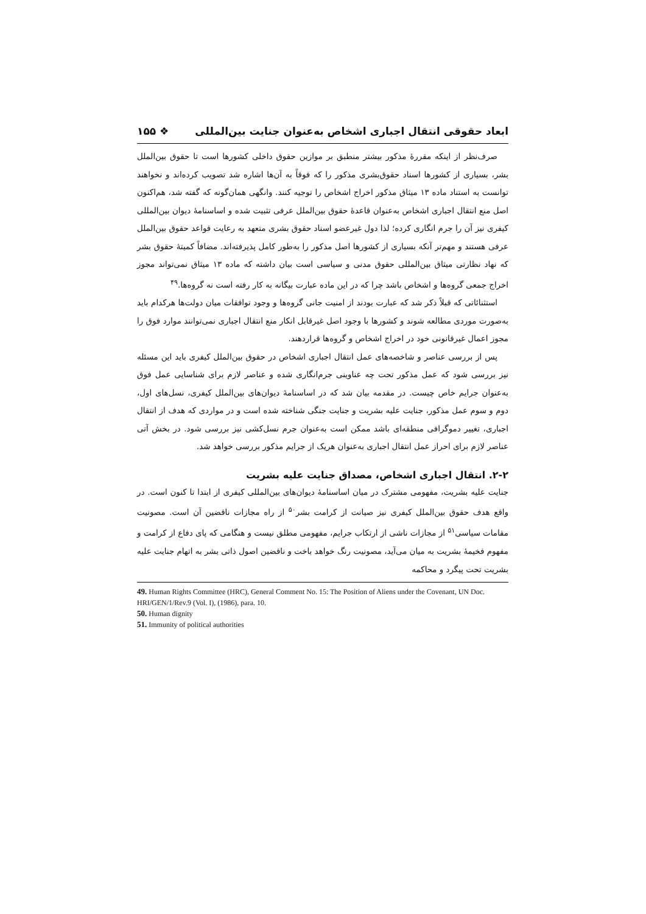ابعاد حقوقی انتقال اجباری اشخاص به‌عنوان جنایت بین‌المللی ❖ ۱۵۵
صرف‌نظر از اینکه مقررهٔ مذکور بیشتر منطبق بر موازین حقوق داخلی کشورها است تا حقوق بین‌الملل بشر، بسیاری از کشورها اسناد حقوق‌بشری مذکور را که فوقاً به آن‌ها اشاره شد تصویب کرده‌اند و نخواهند توانست به استناد ماده ۱۳ میثاق مذکور اخراج اشخاص را توجیه کنند. وانگهی همان‌گونه که گفته شد، هم‌اکنون اصل منع انتقال اجباری اشخاص به‌عنوان قاعدهٔ حقوق بین‌الملل عرفی تثبیت شده و اساسنامهٔ دیوان بین‌المللی کیفری نیز آن را جرم انگاری کرده؛ لذا دول غیرعضو اسناد حقوق بشری متعهد به رعایت قواعد حقوق بین‌الملل عرفی هستند و مهم‌تر آنکه بسیاری از کشورها اصل مذکور را به‌طور کامل پذیرفته‌اند. مضافاً کمیتهٔ حقوق بشر که نهاد نظارتی میثاق بین‌المللی حقوق مدنی و سیاسی است بیان داشته که ماده ۱۳ میثاق نمی‌تواند مجوز اخراج جمعی گروه‌ها و اشخاص باشد چرا که در این ماده عبارت بیگانه به کار رفته است نه گروه‌ها.<sup>۴۹</sup>
استثنائاتی که قبلاً ذکر شد که عبارت بودند از امنیت جانی گروه‌ها و وجود توافقات میان دولت‌ها هرکدام باید به‌صورت موردی مطالعه شوند و کشورها با وجود اصل غیرقابل انکار منع انتقال اجباری نمی‌توانند موارد فوق را مجوز اعمال غیرقانونی خود در اخراج اشخاص و گروه‌ها قراردهند.
پس از بررسی عناصر و شاخصه‌های عمل انتقال اجباری اشخاص در حقوق بین‌الملل کیفری باید این مسئله نیز بررسی شود که عمل مذکور تحت چه عناوینی جرم‌انگاری شده و عناصر لازم برای شناسایی عمل فوق به‌عنوان جرایم خاص چیست. در مقدمه بیان شد که در اساسنامهٔ دیوان‌های بین‌الملل کیفری، نسل‌های اول، دوم و سوم عمل مذکور، جنایت علیه بشریت و جنایت جنگی شناخته شده است و در مواردی که هدف از انتقال اجباری، تغییر دموگرافی منطقه‌ای باشد ممکن است به‌عنوان جرم نسل‌کشی نیز بررسی شود. در بخش آتی عناصر لازم برای احراز عمل انتقال اجباری به‌عنوان هریک از جرایم مذکور بررسی خواهد شد.
۲-۲. انتقال اجباری اشخاص، مصداق جنایت علیه بشریت
جنایت علیه بشریت، مفهومی مشترک در میان اساسنامهٔ دیوان‌های بین‌المللی کیفری از ابتدا تا کنون است. در واقع هدف حقوق بین‌الملل کیفری نیز صیانت از کرامت بشر<sup>۵۰</sup> از راه مجازات ناقضین آن است. مصونیت مقامات سیاسی<sup>۵۱</sup> از مجازات ناشی از ارتکاب جرایم، مفهومی مطلق نیست و هنگامی که پای دفاع از کرامت و مفهوم فخیمهٔ بشریت به میان می‌آید، مصونیت رنگ خواهد باخت و ناقضین اصول ذاتی بشر به اتهام جنایت علیه بشریت تحت پیگرد و محاکمه
49. Human Rights Committee (HRC), General Comment No. 15: The Position of Aliens under the Covenant, UN Doc. HRI/GEN/1/Rev.9 (Vol. I), (1986), para. 10.
50. Human dignity
51. Immunity of political authorities